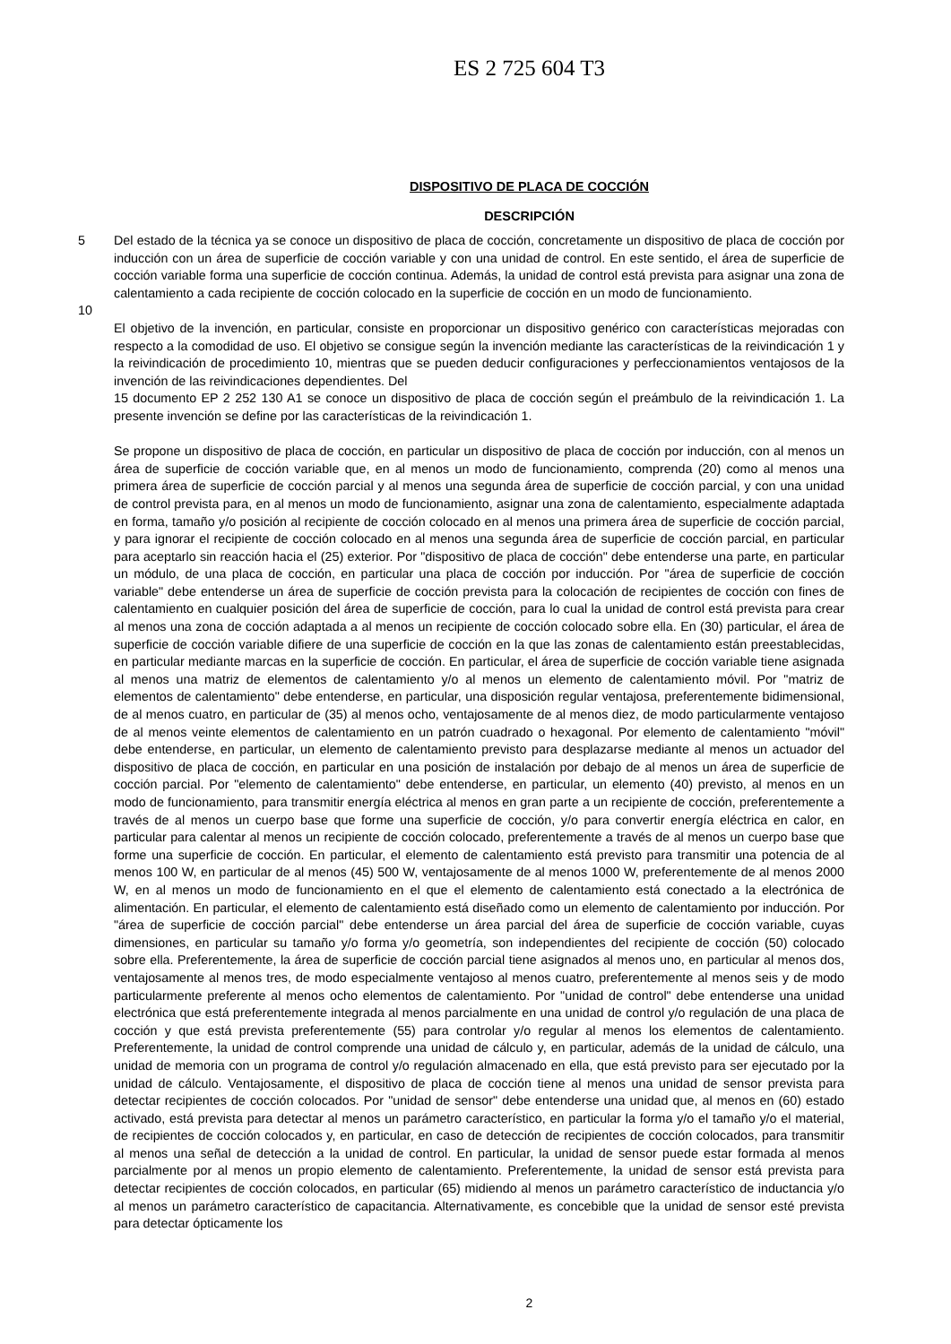ES 2 725 604 T3
DISPOSITIVO DE PLACA DE COCCIÓN
DESCRIPCIÓN
5 Del estado de la técnica ya se conoce un dispositivo de placa de cocción, concretamente un dispositivo de placa de cocción por inducción con un área de superficie de cocción variable y con una unidad de control. En este sentido, el área de superficie de cocción variable forma una superficie de cocción continua. Además, la unidad de control está prevista para asignar una zona de calentamiento a cada recipiente de cocción colocado en la superficie de cocción en un modo de funcionamiento.
10
El objetivo de la invención, en particular, consiste en proporcionar un dispositivo genérico con características mejoradas con respecto a la comodidad de uso. El objetivo se consigue según la invención mediante las características de la reivindicación 1 y la reivindicación de procedimiento 10, mientras que se pueden deducir configuraciones y perfeccionamientos ventajosos de la invención de las reivindicaciones dependientes. Del
15 documento EP 2 252 130 A1 se conoce un dispositivo de placa de cocción según el preámbulo de la reivindicación 1. La presente invención se define por las características de la reivindicación 1.
Se propone un dispositivo de placa de cocción, en particular un dispositivo de placa de cocción por inducción, con al menos un área de superficie de cocción variable que, en al menos un modo de funcionamiento, comprenda (20) como al menos una primera área de superficie de cocción parcial y al menos una segunda área de superficie de cocción parcial, y con una unidad de control prevista para, en al menos un modo de funcionamiento, asignar una zona de calentamiento, especialmente adaptada en forma, tamaño y/o posición al recipiente de cocción colocado en al menos una primera área de superficie de cocción parcial, y para ignorar el recipiente de cocción colocado en al menos una segunda área de superficie de cocción parcial, en particular para aceptarlo sin reacción hacia el (25) exterior. Por "dispositivo de placa de cocción" debe entenderse una parte, en particular un módulo, de una placa de cocción, en particular una placa de cocción por inducción. Por "área de superficie de cocción variable" debe entenderse un área de superficie de cocción prevista para la colocación de recipientes de cocción con fines de calentamiento en cualquier posición del área de superficie de cocción, para lo cual la unidad de control está prevista para crear al menos una zona de cocción adaptada a al menos un recipiente de cocción colocado sobre ella. En (30) particular, el área de superficie de cocción variable difiere de una superficie de cocción en la que las zonas de calentamiento están preestablecidas, en particular mediante marcas en la superficie de cocción. En particular, el área de superficie de cocción variable tiene asignada al menos una matriz de elementos de calentamiento y/o al menos un elemento de calentamiento móvil. Por "matriz de elementos de calentamiento" debe entenderse, en particular, una disposición regular ventajosa, preferentemente bidimensional, de al menos cuatro, en particular de (35) al menos ocho, ventajosamente de al menos diez, de modo particularmente ventajoso de al menos veinte elementos de calentamiento en un patrón cuadrado o hexagonal. Por elemento de calentamiento "móvil" debe entenderse, en particular, un elemento de calentamiento previsto para desplazarse mediante al menos un actuador del dispositivo de placa de cocción, en particular en una posición de instalación por debajo de al menos un área de superficie de cocción parcial. Por "elemento de calentamiento" debe entenderse, en particular, un elemento (40) previsto, al menos en un modo de funcionamiento, para transmitir energía eléctrica al menos en gran parte a un recipiente de cocción, preferentemente a través de al menos un cuerpo base que forme una superficie de cocción, y/o para convertir energía eléctrica en calor, en particular para calentar al menos un recipiente de cocción colocado, preferentemente a través de al menos un cuerpo base que forme una superficie de cocción. En particular, el elemento de calentamiento está previsto para transmitir una potencia de al menos 100 W, en particular de al menos (45) 500 W, ventajosamente de al menos 1000 W, preferentemente de al menos 2000 W, en al menos un modo de funcionamiento en el que el elemento de calentamiento está conectado a la electrónica de alimentación. En particular, el elemento de calentamiento está diseñado como un elemento de calentamiento por inducción. Por "área de superficie de cocción parcial" debe entenderse un área parcial del área de superficie de cocción variable, cuyas dimensiones, en particular su tamaño y/o forma y/o geometría, son independientes del recipiente de cocción (50) colocado sobre ella. Preferentemente, la área de superficie de cocción parcial tiene asignados al menos uno, en particular al menos dos, ventajosamente al menos tres, de modo especialmente ventajoso al menos cuatro, preferentemente al menos seis y de modo particularmente preferente al menos ocho elementos de calentamiento. Por "unidad de control" debe entenderse una unidad electrónica que está preferentemente integrada al menos parcialmente en una unidad de control y/o regulación de una placa de cocción y que está prevista preferentemente (55) para controlar y/o regular al menos los elementos de calentamiento. Preferentemente, la unidad de control comprende una unidad de cálculo y, en particular, además de la unidad de cálculo, una unidad de memoria con un programa de control y/o regulación almacenado en ella, que está previsto para ser ejecutado por la unidad de cálculo. Ventajosamente, el dispositivo de placa de cocción tiene al menos una unidad de sensor prevista para detectar recipientes de cocción colocados. Por "unidad de sensor" debe entenderse una unidad que, al menos en (60) estado activado, está prevista para detectar al menos un parámetro característico, en particular la forma y/o el tamaño y/o el material, de recipientes de cocción colocados y, en particular, en caso de detección de recipientes de cocción colocados, para transmitir al menos una señal de detección a la unidad de control. En particular, la unidad de sensor puede estar formada al menos parcialmente por al menos un propio elemento de calentamiento. Preferentemente, la unidad de sensor está prevista para detectar recipientes de cocción colocados, en particular (65) midiendo al menos un parámetro característico de inductancia y/o al menos un parámetro característico de capacitancia. Alternativamente, es concebible que la unidad de sensor esté prevista para detectar ópticamente los
2